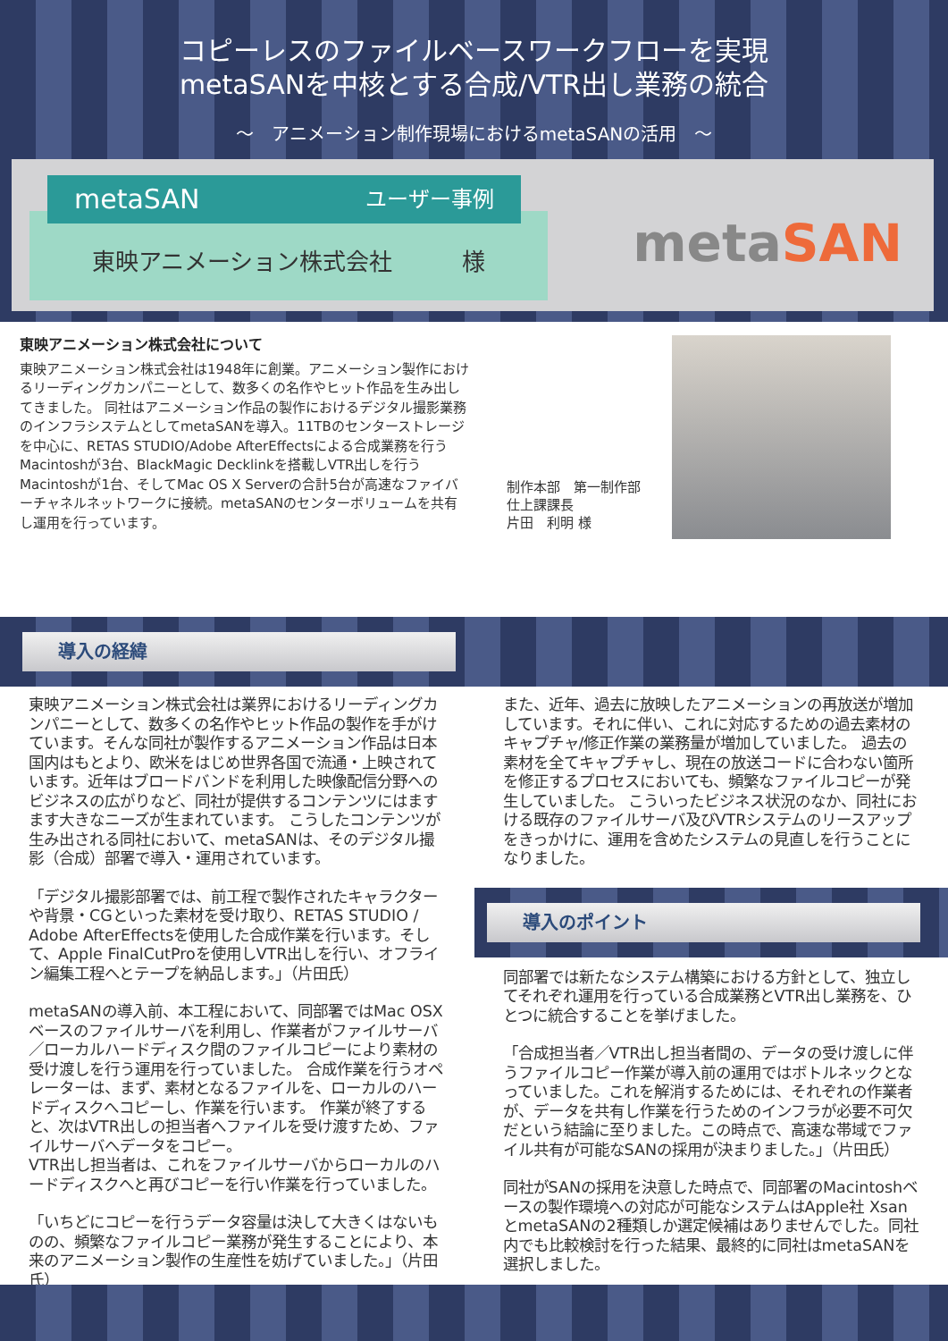コピーレスのファイルベースワークフローを実現
metaSANを中核とする合成/VTR出し業務の統合
～　アニメーション制作現場におけるmetaSANの活用　～
東映アニメーション株式会社　　　様
metaSAN ユーザー事例
metaSAN
東映アニメーション株式会社について
東映アニメーション株式会社は1948年に創業。アニメーション製作におけるリーディングカンパニーとして、数多くの名作やヒット作品を生み出してきました。 同社はアニメーション作品の製作におけるデジタル撮影業務のインフラシステムとしてmetaSANを導入。11TBのセンターストレージを中心に、RETAS STUDIO/Adobe AfterEffectsによる合成業務を行うMacintoshが3台、BlackMagic Decklinkを搭載しVTR出しを行うMacintoshが1台、そしてMac OS X Serverの合計5台が高速なファイバーチャネルネットワークに接続。metaSANのセンターボリュームを共有し運用を行っています。
制作本部　第一制作部
仕上課課長
片田　利明 様
導入の経緯
東映アニメーション株式会社は業界におけるリーディングカンパニーとして、数多くの名作やヒット作品の製作を手がけています。そんな同社が製作するアニメーション作品は日本国内はもとより、欧米をはじめ世界各国で流通・上映されています。近年はブロードバンドを利用した映像配信分野へのビジネスの広がりなど、同社が提供するコンテンツにはますます大きなニーズが生まれています。 こうしたコンテンツが生み出される同社において、metaSANは、そのデジタル撮影（合成）部署で導入・運用されています。
「デジタル撮影部署では、前工程で製作されたキャラクターや背景・CGといった素材を受け取り、RETAS STUDIO / Adobe AfterEffectsを使用した合成作業を行います。そして、Apple FinalCutProを使用しVTR出しを行い、オフライン編集工程へとテープを納品します。」（片田氏）
metaSANの導入前、本工程において、同部署ではMac OSXベースのファイルサーバを利用し、作業者がファイルサーバ／ローカルハードディスク間のファイルコピーにより素材の受け渡しを行う運用を行っていました。 合成作業を行うオペレーターは、まず、素材となるファイルを、ローカルのハードディスクへコピーし、作業を行います。 作業が終了すると、次はVTR出しの担当者へファイルを受け渡すため、ファイルサーバへデータをコピー。
VTR出し担当者は、これをファイルサーバからローカルのハードディスクへと再びコピーを行い作業を行っていました。
「いちどにコピーを行うデータ容量は決して大きくはないものの、頻繁なファイルコピー業務が発生することにより、本来のアニメーション製作の生産性を妨げていました。」（片田氏）
また、近年、過去に放映したアニメーションの再放送が増加しています。それに伴い、これに対応するための過去素材のキャプチャ/修正作業の業務量が増加していました。 過去の素材を全てキャプチャし、現在の放送コードに合わない箇所を修正するプロセスにおいても、頻繁なファイルコピーが発生していました。 こういったビジネス状況のなか、同社における既存のファイルサーバ及びVTRシステムのリースアップをきっかけに、運用を含めたシステムの見直しを行うことになりました。
導入のポイント
同部署では新たなシステム構築における方針として、独立してそれぞれ運用を行っている合成業務とVTR出し業務を、ひとつに統合することを挙げました。
「合成担当者／VTR出し担当者間の、データの受け渡しに伴うファイルコピー作業が導入前の運用ではボトルネックとなっていました。これを解消するためには、それぞれの作業者が、データを共有し作業を行うためのインフラが必要不可欠だという結論に至りました。この時点で、高速な帯域でファイル共有が可能なSANの採用が決まりました。」（片田氏）
同社がSANの採用を決意した時点で、同部署のMacintoshベースの製作環境への対応が可能なシステムはApple社 XsanとmetaSANの2種類しか選定候補はありませんでした。同社内でも比較検討を行った結果、最終的に同社はmetaSANを選択しました。